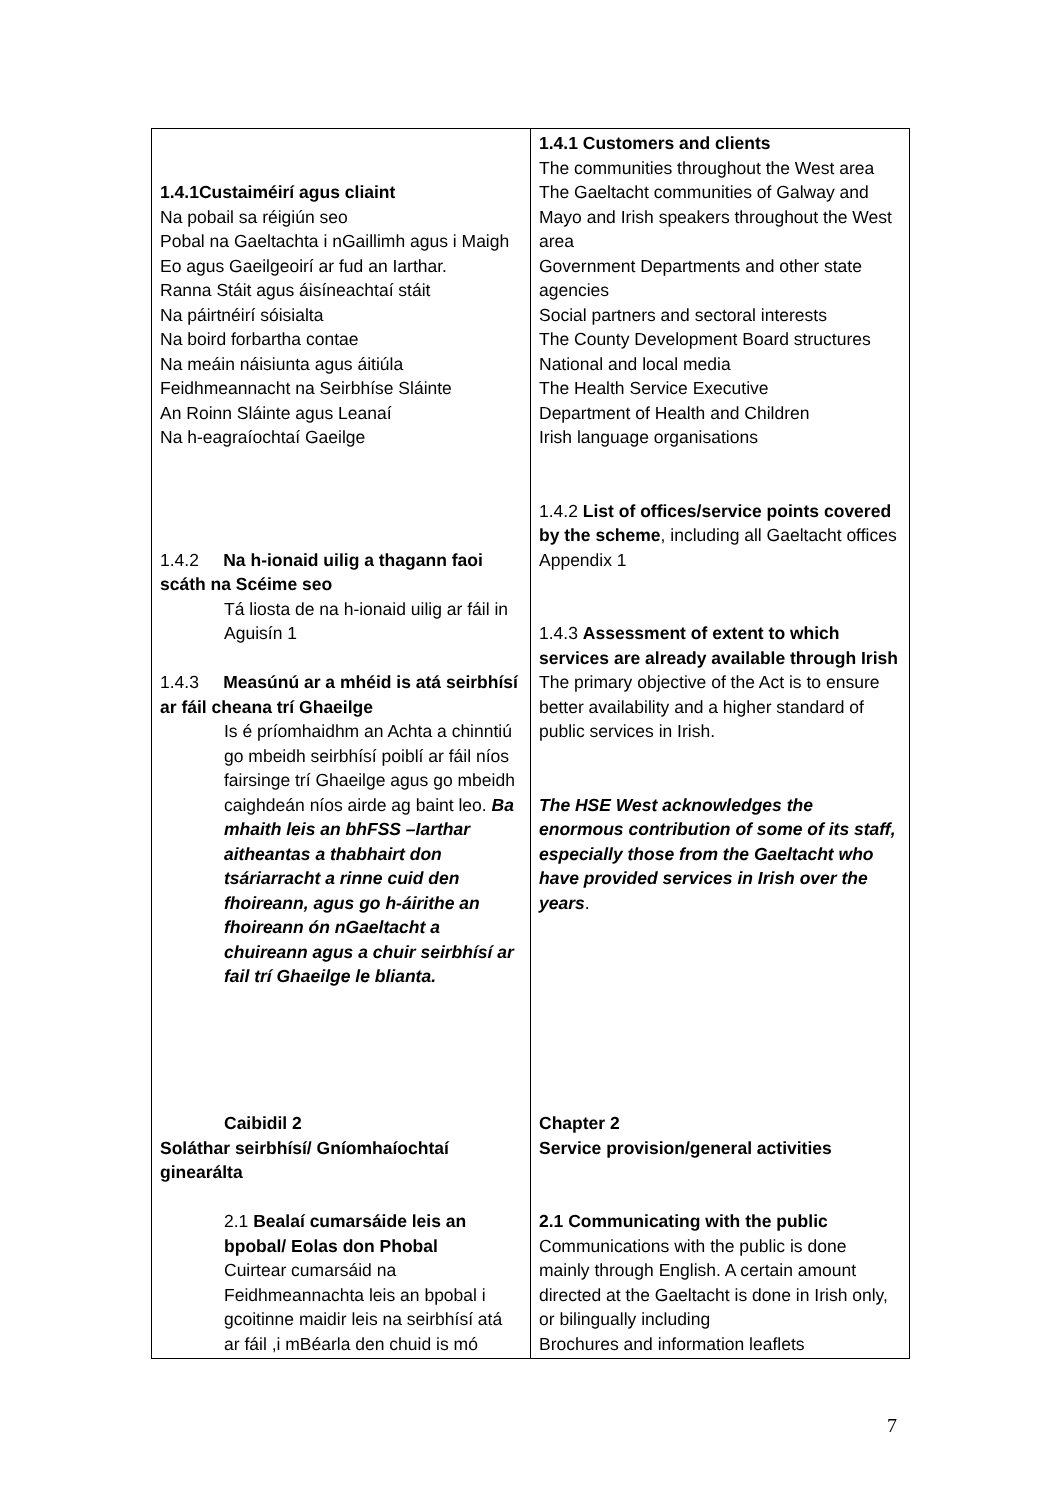| 1.4.1Custaiméirí agus cliaint Na pobail sa réigiún seo Pobal na Gaeltachta i nGaillimh agus i Maigh Eo agus Gaeilgeoirí ar fud an Iarthar. Ranna Stáit agus áisíneachtaí stáit Na páirtnéirí sóisialta Na boird forbartha contae Na meáin náisiunta agus áitiúla Feidhmeannacht na Seirbhíse Sláinte An Roinn Sláinte agus Leanaí Na h-eagraíochtaí Gaeilge 1.4.2 Na h-ionaid uilig a thagann faoi scáth na Scéime seo Tá liosta de na h-ionaid uilig ar fáil in Aguisín 1 1.4.3 Measúnú ar a mhéid is atá seirbhísí ar fáil cheana trí Ghaeilge Is é príomhaidhm an Achta a chinntiú go mbeidh seirbhísí poiblí ar fáil níos fairsinge trí Ghaeilge agus go mbeidh caighdeán níos airde ag baint leo. Ba mhaith leis an bhFSS –Iarthar aitheantas a thabhairt don tsáriarracht a rinne cuid den fhoireann, agus go h-áirithe an fhoireann ón nGaeltacht a chuireann agus a chuir seirbhísí ar fail trí Ghaeilge le blianta. Caibidil 2 Soláthar seirbhísí/ Gníomhaíochtaí ginearáltа 2.1 Bealaí cumarsáide leis an bpobal/ Eolas don Phobal Cuirtear cumarsáid na Feidhmeannachta leis an bpobal i gcoitinne maidir leis na seirbhísí atá ar fáil ,i mBéarla den chuid is mó | 1.4.1 Customers and clients The communities throughout the West area The Gaeltacht communities of Galway and Mayo and Irish speakers throughout the West area Government Departments and other state agencies Social partners and sectoral interests The County Development Board structures National and local media The Health Service Executive Department of Health and Children Irish language organisations 1.4.2 List of offices/service points covered by the scheme , including all Gaeltacht offices Appendix 1 1.4.3 Assessment of extent to which services are already available through Irish The primary objective of the Act is to ensure better availability and a higher standard of public services in Irish. The HSE West acknowledges the enormous contribution of some of its staff, especially those from the Gaeltacht who have provided services in Irish over the years . Chapter 2 Service provision/general activities 2.1 Communicating with the public Communications with the public is done mainly through English. A certain amount directed at the Gaeltacht is done in Irish only, or bilingually including Brochures and information leaflets |
7